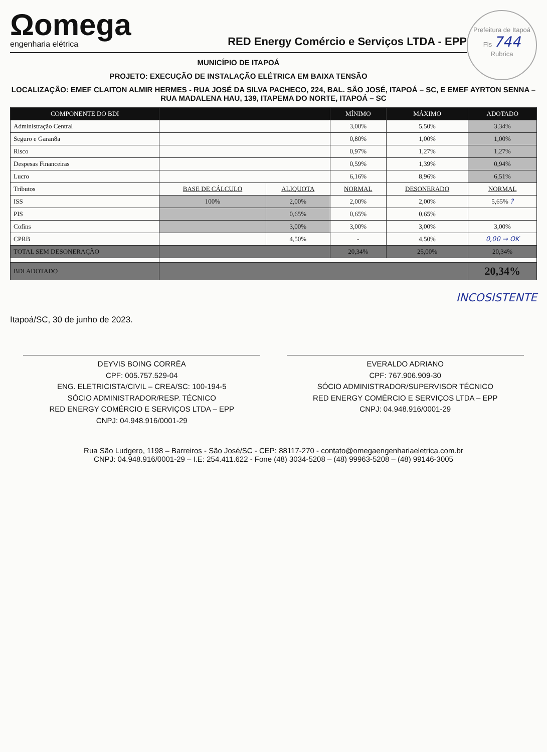Prefeitura de Itapoá
Fls 744
Rubrica
Ωomega
engenharia elétrica
RED Energy Comércio e Serviços LTDA - EPP
MUNICÍPIO DE ITAPOÁ
PROJETO: EXECUÇÃO DE INSTALAÇÃO ELÉTRICA EM BAIXA TENSÃO
LOCALIZAÇÃO: EMEF CLAITON ALMIR HERMES - RUA JOSÉ DA SILVA PACHECO, 224, BAL. SÃO JOSÉ, ITAPOÁ – SC, E EMEF AYRTON SENNA – RUA MADALENA HAU, 139, ITAPEMA DO NORTE, ITAPOÁ – SC
| COMPONENTE DO BDI | | | MÍNIMO | MÁXIMO | ADOTADO |
| --- | --- | --- | --- | --- | --- |
| Administração Central | | | 3,00% | 5,50% | 3,34% |
| Seguro e Garan8a | | | 0,80% | 1,00% | 1,00% |
| Risco | | | 0,97% | 1,27% | 1,27% |
| Despesas Financeiras | | | 0,59% | 1,39% | 0,94% |
| Lucro | | | 6,16% | 8,96% | 6,51% |
| Tributos | BASE DE CÁLCULO | ALIQUOTA | NORMAL | DESONERADO | NORMAL |
| ISS | 100% | 2,00% | 2,00% | 2,00% | 5,65% ? |
| PIS | | 0,65% | 0,65% | 0,65% | |
| Cofins | | 3,00% | 3,00% | 3,00% | 3,00% |
| CPRB | | 4,50% | - | 4,50% | 0,00 → OK |
| TOTAL SEM DESONERAÇÃO | | | 20,34% | 25,00% | 20,34% |
| BDI ADOTADO | | | | | 20,34% |
INCOSISTENTE
Itapoá/SC, 30 de junho de 2023.
DEYVIS BOING CORRÊA
CPF: 005.757.529-04
ENG. ELETRICISTA/CIVIL – CREA/SC: 100-194-5
SÓCIO ADMINISTRADOR/RESP. TÉCNICO
RED ENERGY COMÉRCIO E SERVIÇOS LTDA – EPP
CNPJ: 04.948.916/0001-29
EVERALDO ADRIANO
CPF: 767.906.909-30
SÓCIO ADMINISTRADOR/SUPERVISOR TÉCNICO
RED ENERGY COMÉRCIO E SERVIÇOS LTDA – EPP
CNPJ: 04.948.916/0001-29
Rua São Ludgero, 1198 – Barreiros - São José/SC - CEP: 88117-270 - contato@omegaengenhariaeletrica.com.br
CNPJ: 04.948.916/0001-29 – I.E: 254.411.622 - Fone (48) 3034-5208 – (48) 99963-5208 – (48) 99146-3005